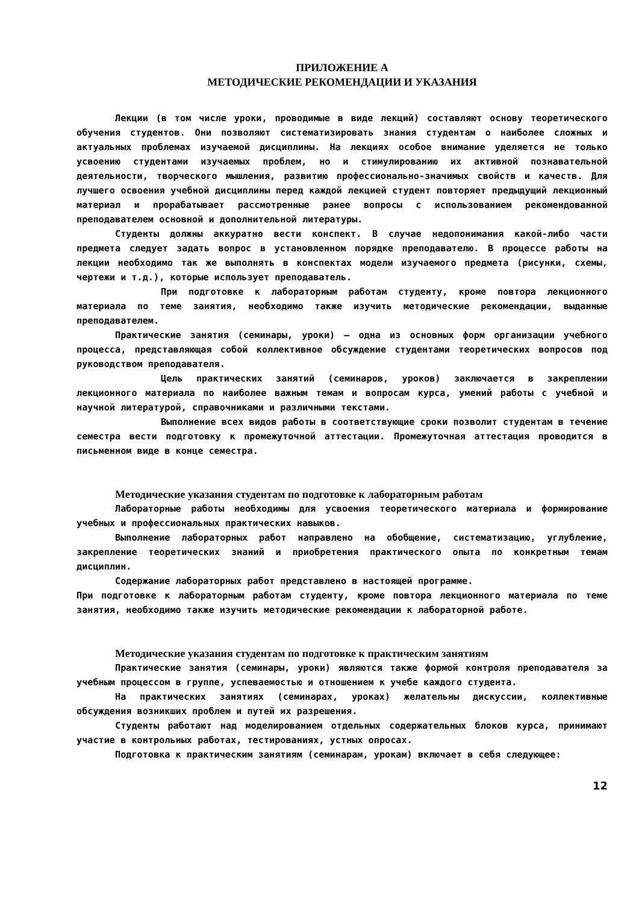ПРИЛОЖЕНИЕ А
МЕТОДИЧЕСКИЕ РЕКОМЕНДАЦИИ И УКАЗАНИЯ
Лекции (в том числе уроки, проводимые в виде лекций) составляют основу теоретического обучения студентов. Они позволяют систематизировать знания студентам о наиболее сложных и актуальных проблемах изучаемой дисциплины. На лекциях особое внимание уделяется не только усвоению студентами изучаемых проблем, но и стимулированию их активной познавательной деятельности, творческого мышления, развитию профессионально-значимых свойств и качеств. Для лучшего освоения учебной дисциплины перед каждой лекцией студент повторяет предыдущий лекционный материал и прорабатывает рассмотренные ранее вопросы с использованием рекомендованной преподавателем основной и дополнительной литературы.
Студенты должны аккуратно вести конспект. В случае недопонимания какой-либо части предмета следует задать вопрос в установленном порядке преподавателю. В процессе работы на лекции необходимо так же выполнять в конспектах модели изучаемого предмета (рисунки, схемы, чертежи и т.д.), которые использует преподаватель.
При подготовке к лабораторным работам студенту, кроме повтора лекционного материала по теме занятия, необходимо также изучить методические рекомендации, выданные преподавателем.
Практические занятия (семинары, уроки) – одна из основных форм организации учебного процесса, представляющая собой коллективное обсуждение студентами теоретических вопросов под руководством преподавателя.
Цель практических занятий (семинаров, уроков) заключается в закреплении лекционного материала по наиболее важным темам и вопросам курса, умений работы с учебной и научной литературой, справочниками и различными текстами.
Выполнение всех видов работы в соответствующие сроки позволит студентам в течение семестра вести подготовку к промежуточной аттестации. Промежуточная аттестация проводится в письменном виде в конце семестра.
Методические указания студентам по подготовке к лабораторным работам
Лабораторные работы необходимы для усвоения теоретического материала и формирование учебных и профессиональных практических навыков.
Выполнение лабораторных работ направлено на обобщение, систематизацию, углубление, закрепление теоретических знаний и приобретения практического опыта по конкретным темам дисциплин.
Содержание лабораторных работ представлено в настоящей программе.
При подготовке к лабораторным работам студенту, кроме повтора лекционного материала по теме занятия, необходимо также изучить методические рекомендации к лабораторной работе.
Методические указания студентам по подготовке к практическим занятиям
Практические занятия (семинары, уроки) являются также формой контроля преподавателя за учебным процессом в группе, успеваемостью и отношением к учебе каждого студента.
На практических занятиях (семинарах, уроках) желательны дискуссии, коллективные обсуждения возникших проблем и путей их разрешения.
Студенты работают над моделированием отдельных содержательных блоков курса, принимают участие в контрольных работах, тестированиях, устных опросах.
Подготовка к практическим занятиям (семинарам, урокам) включает в себя следующее:
12